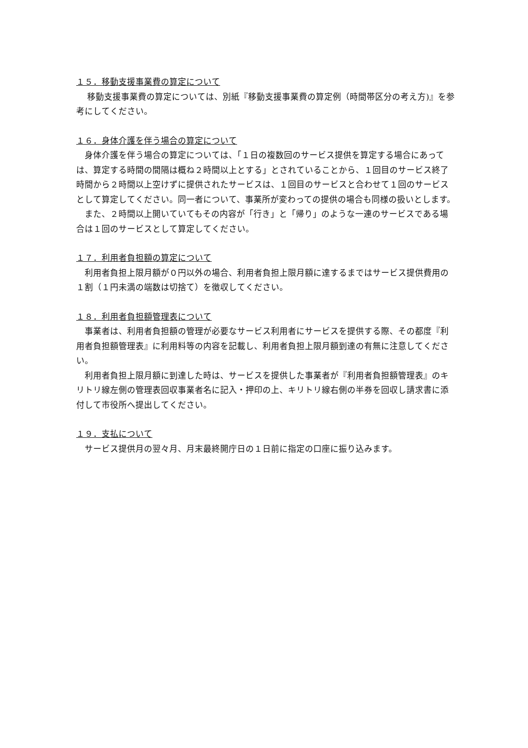１５．移動支援事業費の算定について
　 移動支援事業費の算定については、別紙『移動支援事業費の算定例（時間帯区分の考え方)』を参考にしてください。
１６．身体介護を伴う場合の算定について
　身体介護を伴う場合の算定については、「１日の複数回のサービス提供を算定する場合にあっては、算定する時間の間隔は概ね２時間以上とする」とされていることから、１回目のサービス終了時間から２時間以上空けずに提供されたサービスは、１回目のサービスと合わせて１回のサービスとして算定してください。同一者について、事業所が変わっての提供の場合も同様の扱いとします。
　また、２時間以上開いていてもその内容が「行き」と「帰り」のような一連のサービスである場合は１回のサービスとして算定してください。
１７．利用者負担額の算定について
　利用者負担上限月額が０円以外の場合、利用者負担上限月額に達するまではサービス提供費用の１割（１円未満の端数は切捨て）を徴収してください。
１８．利用者負担額管理表について
　事業者は、利用者負担額の管理が必要なサービス利用者にサービスを提供する際、その都度『利用者負担額管理表』に利用料等の内容を記載し、利用者負担上限月額到達の有無に注意してください。
　利用者負担上限月額に到達した時は、サービスを提供した事業者が『利用者負担額管理表』のキリトリ線左側の管理表回収事業者名に記入・押印の上、キリトリ線右側の半券を回収し請求書に添付して市役所へ提出してください。
１９．支払について
　サービス提供月の翌々月、月末最終開庁日の１日前に指定の口座に振り込みます。